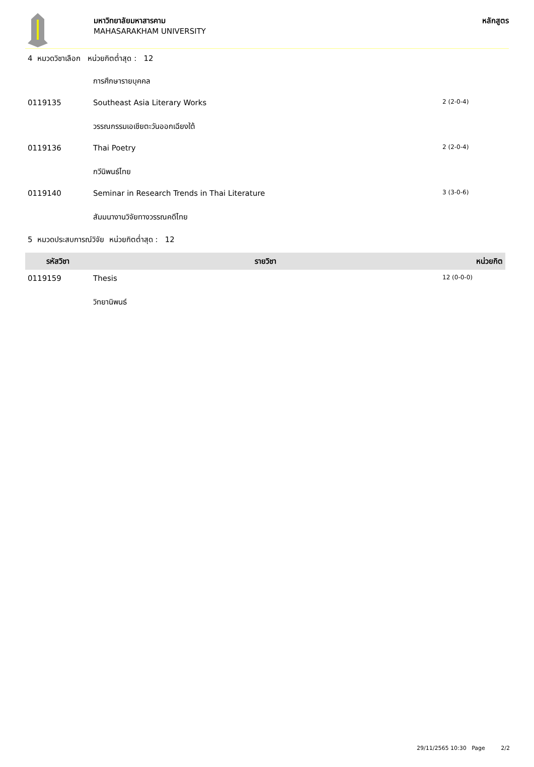มหาวิทยาลัยมหาสารคาม
MAHASARAKHAM UNIVERSITY
หลักสูตร
| 4 หมวดวิชาเลือก หน่วยกิตต่ำสุด : 12 | | |
| | การศึกษารายบุคคล | |
| 0119135 | Southeast Asia Literary Works | 2 (2-0-4) |
| | วรรณกรรมเอเชียตะวันออกเฉียงใต้ | |
| 0119136 | Thai Poetry | 2 (2-0-4) |
| | กวีนิพนธ์ไทย | |
| 0119140 | Seminar in Research Trends in Thai Literature | 3 (3-0-6) |
| | สัมมนางานวิจัยทางวรรณคดีไทย | |
| 5 หมวดประสบการณ์วิจัย หน่วยกิตต่ำสุด : 12 | | |
| รหัสวิชา | รายวิชา | หน่วยกิต |
| 0119159 | Thesis | 12 (0-0-0) |
| | วิทยานิพนธ์ | |
29/11/2565 10:30 Page 2/2